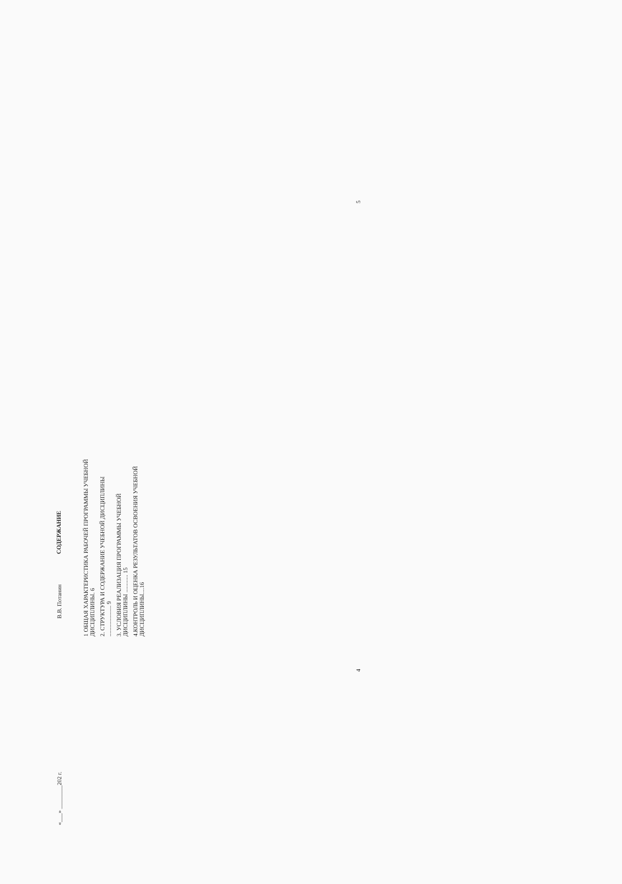«___» ________202 г. В.В. Потанин
СОДЕРЖАНИЕ
1 ОБЩАЯ ХАРАКТЕРИСТИКА РАБОЧЕЙ ПРОГРАММЫ УЧЕБНОЙ ДИСЦИПЛИНЫ. 6
2. СТРУКТУРА И СОДЕРЖАНИЕ УЧЕБНОЙ ДИСЦИПЛИНЫ ..................... 9
3. УСЛОВИЯ РЕАЛИЗАЦИЯ ПРОГРАММЫ УЧЕБНОЙ ДИСЦИПЛИНЫ ............ 15
4.КОНТРОЛЬ И ОЦЕНКА РЕЗУЛЬТАТОВ ОСВОЕНИЯ УЧЕБНОЙ ДИСЦИПЛИНЫ....16
4 5